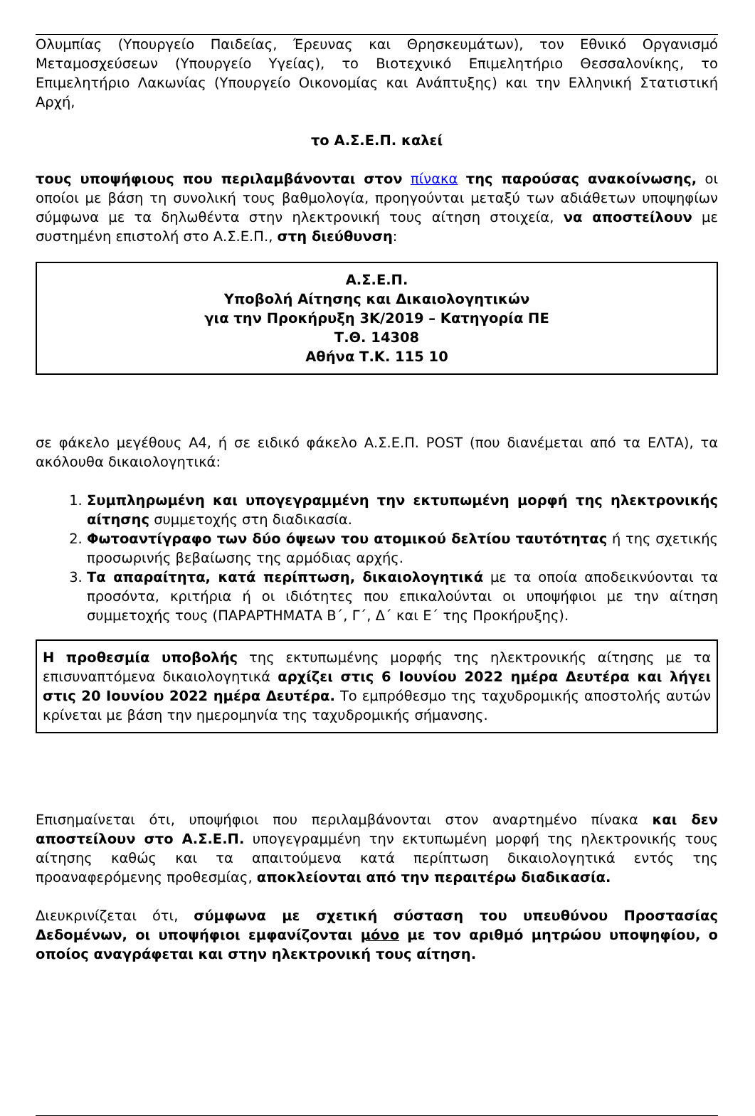Ολυμπίας (Υπουργείο Παιδείας, Έρευνας και Θρησκευμάτων), τον Εθνικό Οργανισμό Μεταμοσχεύσεων (Υπουργείο Υγείας), το Βιοτεχνικό Επιμελητήριο Θεσσαλονίκης, το Επιμελητήριο Λακωνίας (Υπουργείο Οικονομίας και Ανάπτυξης) και την Ελληνική Στατιστική Αρχή,
το Α.Σ.Ε.Π. καλεί
τους υποψήφιους που περιλαμβάνονται στον πίνακα της παρούσας ανακοίνωσης, οι οποίοι με βάση τη συνολική τους βαθμολογία, προηγούνται μεταξύ των αδιάθετων υποψηφίων σύμφωνα με τα δηλωθέντα στην ηλεκτρονική τους αίτηση στοιχεία, να αποστείλουν με συστημένη επιστολή στο Α.Σ.Ε.Π., στη διεύθυνση:
Α.Σ.Ε.Π.
Υποβολή Αίτησης και Δικαιολογητικών
για την Προκήρυξη 3Κ/2019 – Κατηγορία ΠΕ
Τ.Θ. 14308
Αθήνα Τ.Κ. 115 10
σε φάκελο μεγέθους Α4, ή σε ειδικό φάκελο Α.Σ.Ε.Π. POST (που διανέμεται από τα ΕΛΤΑ), τα ακόλουθα δικαιολογητικά:
1. Συμπληρωμένη και υπογεγραμμένη την εκτυπωμένη μορφή της ηλεκτρονικής αίτησης συμμετοχής στη διαδικασία.
2. Φωτοαντίγραφο των δύο όψεων του ατομικού δελτίου ταυτότητας ή της σχετικής προσωρινής βεβαίωσης της αρμόδιας αρχής.
3. Τα απαραίτητα, κατά περίπτωση, δικαιολογητικά με τα οποία αποδεικνύονται τα προσόντα, κριτήρια ή οι ιδιότητες που επικαλούνται οι υποψήφιοι με την αίτηση συμμετοχής τους (ΠΑΡΑΡΤΗΜΑΤΑ Β΄, Γ΄, Δ΄ και Ε΄ της Προκήρυξης).
Η προθεσμία υποβολής της εκτυπωμένης μορφής της ηλεκτρονικής αίτησης με τα επισυναπτόμενα δικαιολογητικά αρχίζει στις 6 Ιουνίου 2022 ημέρα Δευτέρα και λήγει στις 20 Ιουνίου 2022 ημέρα Δευτέρα. Το εμπρόθεσμο της ταχυδρομικής αποστολής αυτών κρίνεται με βάση την ημερομηνία της ταχυδρομικής σήμανσης.
Επισημαίνεται ότι, υποψήφιοι που περιλαμβάνονται στον αναρτημένο πίνακα και δεν αποστείλουν στο Α.Σ.Ε.Π. υπογεγραμμένη την εκτυπωμένη μορφή της ηλεκτρονικής τους αίτησης καθώς και τα απαιτούμενα κατά περίπτωση δικαιολογητικά εντός της προαναφερόμενης προθεσμίας, αποκλείονται από την περαιτέρω διαδικασία.
Διευκρινίζεται ότι, σύμφωνα με σχετική σύσταση του υπευθύνου Προστασίας Δεδομένων, οι υποψήφιοι εμφανίζονται μόνο με τον αριθμό μητρώου υποψηφίου, ο οποίος αναγράφεται και στην ηλεκτρονική τους αίτηση.